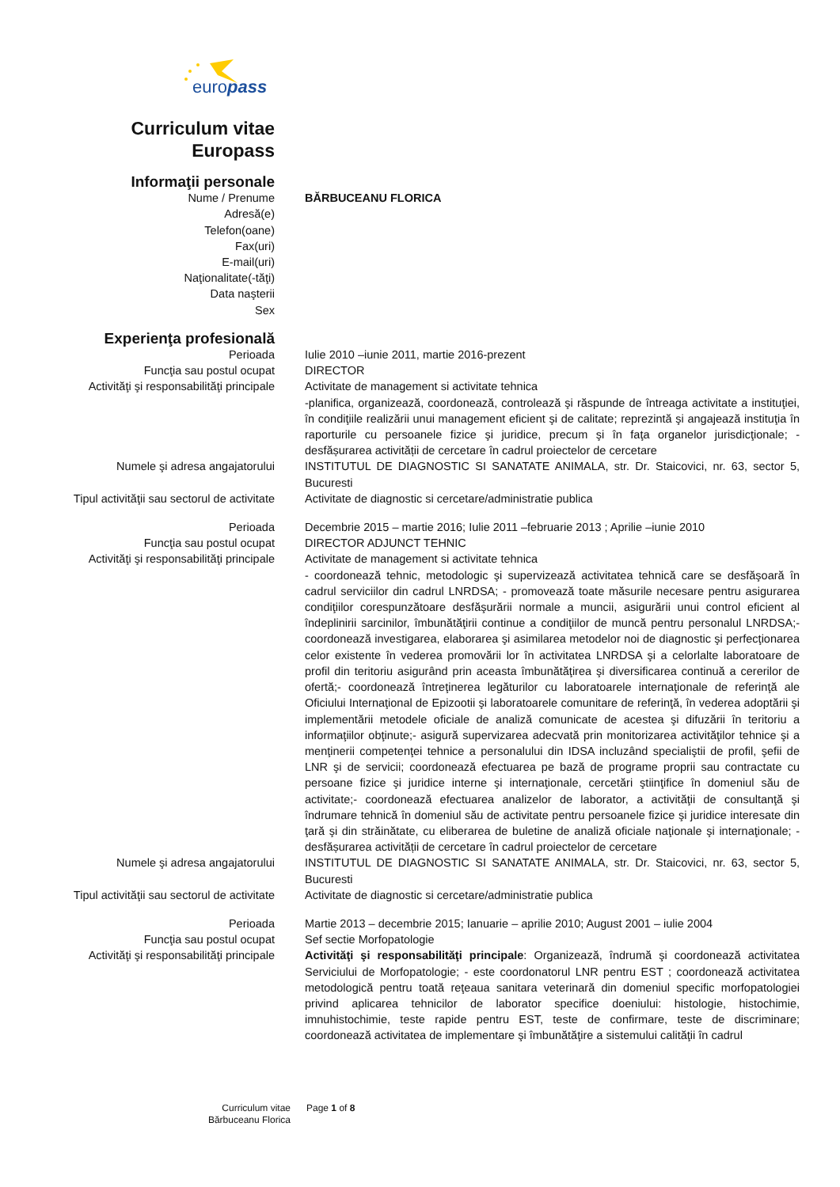europass
Curriculum vitae
Europass
Informaţii personale
Nume / Prenume BĂRBUCEANU FLORICA
Adresă(e)
Telefon(oane)
Fax(uri)
E-mail(uri)
Naţionalitate(-tăţi)
Data naşterii
Sex
Experienţa profesională
Perioada Iulie 2010 –iunie 2011, martie 2016-prezent
Funcţia sau postul ocupat DIRECTOR
Activităţi şi responsabilităţi principale
Activitate de management si activitate tehnica
-planifica, organizează, coordonează, controlează şi răspunde de întreaga activitate a instituţiei, în condiţiile realizării unui management eficient şi de calitate; reprezintă şi angajează instituţia în raporturile cu persoanele fizice şi juridice, precum şi în faţa organelor jurisdicţionale; -desfășurarea activității de cercetare în cadrul proiectelor de cercetare
Numele şi adresa angajatorului INSTITUTUL DE DIAGNOSTIC SI SANATATE ANIMALA, str. Dr. Staicovici, nr. 63, sector 5, Bucuresti
Tipul activităţii sau sectorul de activitate
Activitate de diagnostic si cercetare/administratie publica
Perioada Decembrie 2015 – martie 2016; Iulie 2011 –februarie 2013 ; Aprilie –iunie 2010
Funcţia sau postul ocupat DIRECTOR ADJUNCT TEHNIC
Activităţi şi responsabilităţi principale
Activitate de management si activitate tehnica
- coordonează tehnic, metodologic şi supervizează activitatea tehnică care se desfăşoară în cadrul serviciilor din cadrul LNRDSA; - promovează toate măsurile necesare pentru asigurarea condiţiilor corespunzătoare desfăşurării normale a muncii, asigurării unui control eficient al îndeplinirii sarcinilor, îmbunătăţirii continue a condiţiilor de muncă pentru personalul LNRDSA;- coordonează investigarea, elaborarea şi asimilarea metodelor noi de diagnostic şi perfecţionarea celor existente în vederea promovării lor în activitatea LNRDSA şi a celorlalte laboratoare de profil din teritoriu asigurând prin aceasta îmbunătăţirea şi diversificarea continuă a cererilor de ofertă;- coordonează întreţinerea legăturilor cu laboratoarele internaţionale de referinţă ale Oficiului Internaţional de Epizootii şi laboratoarele comunitare de referinţă, în vederea adoptării şi implementării metodele oficiale de analiză comunicate de acestea şi difuzării în teritoriu a informaţiilor obţinute;- asigură supervizarea adecvată prin monitorizarea activităţilor tehnice şi a menţinerii competenţei tehnice a personalului din IDSA incluzând specialiştii de profil, şefii de LNR şi de servicii; coordonează efectuarea pe bază de programe proprii sau contractate cu persoane fizice şi juridice interne şi internaţionale, cercetări ştiinţifice în domeniul său de activitate;- coordonează efectuarea analizelor de laborator, a activităţii de consultanţă şi îndrumare tehnică în domeniul său de activitate pentru persoanele fizice şi juridice interesate din ţară şi din străinătate, cu eliberarea de buletine de analiză oficiale naţionale şi internaţionale; -desfășurarea activității de cercetare în cadrul proiectelor de cercetare
Numele şi adresa angajatorului INSTITUTUL DE DIAGNOSTIC SI SANATATE ANIMALA, str. Dr. Staicovici, nr. 63, sector 5, Bucuresti
Tipul activităţii sau sectorul de activitate
Activitate de diagnostic si cercetare/administratie publica
Perioada Martie 2013 – decembrie 2015; Ianuarie – aprilie 2010; August 2001 – iulie 2004
Funcţia sau postul ocupat Sef sectie Morfopatologie
Activităţi şi responsabilităţi principale
Activităţi şi responsabilităţi principale: Organizează, îndrumă şi coordonează activitatea Serviciului de Morfopatologie; - este coordonatorul LNR pentru EST ; coordonează activitatea metodologică pentru toată reţeaua sanitara veterinară din domeniul specific morfopatologiei privind aplicarea tehnicilor de laborator specifice doeniului: histologie, histochimie, imnuhistochimie, teste rapide pentru EST, teste de confirmare, teste de discriminare; coordonează activitatea de implementare şi îmbunătăţire a sistemului calităţii în cadrul
Curriculum vitae
Bărbuceanu Florica
Page 1 of 8